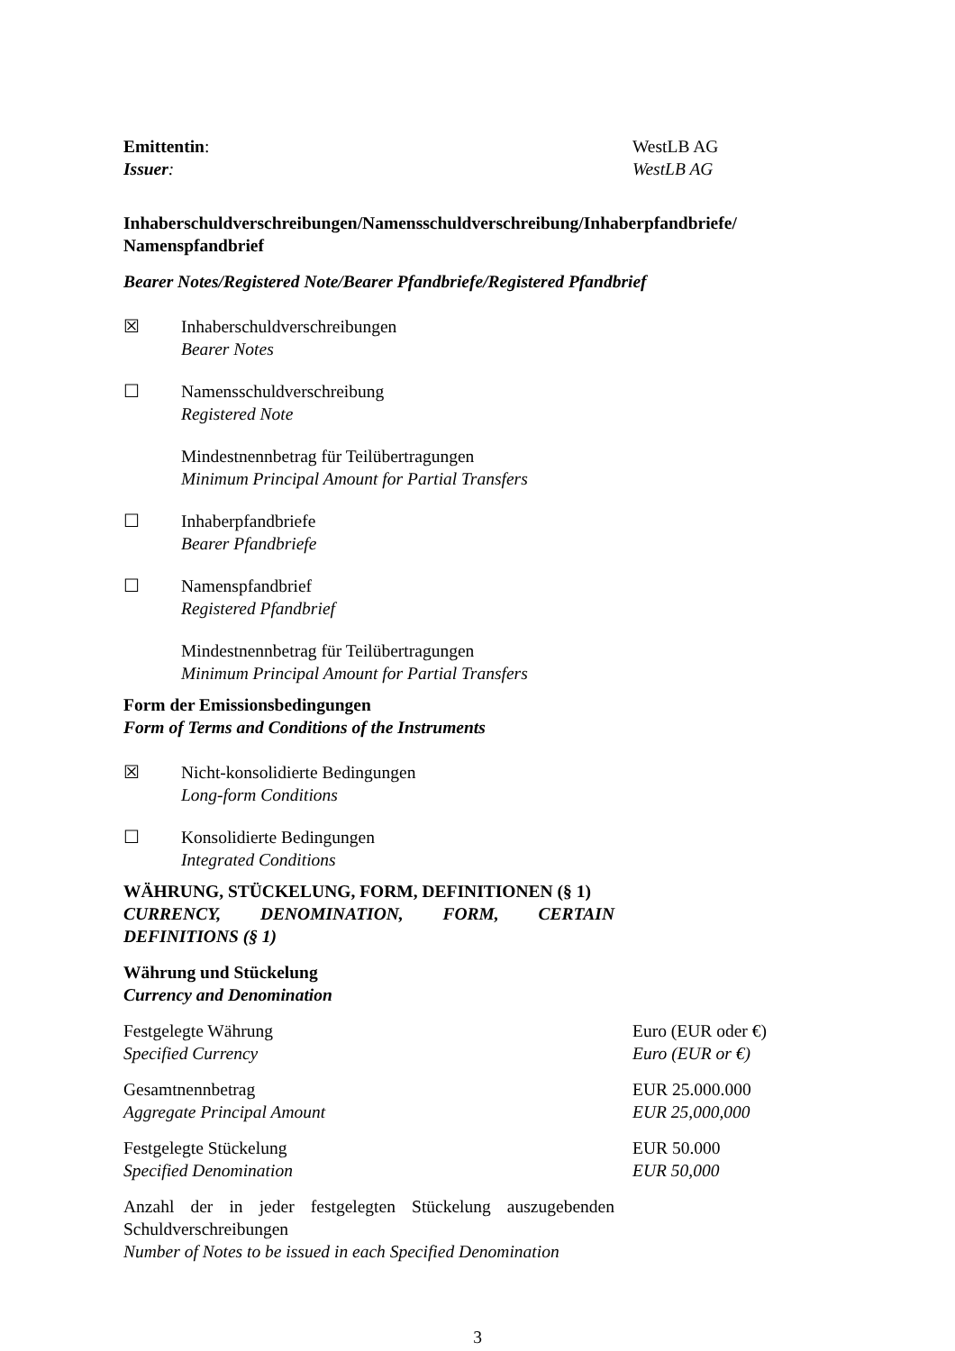Emittentin:
Issuer:
WestLB AG
WestLB AG
Inhaberschuldverschreibungen/Namensschuldverschreibung/Inhaberpfandbriefe/ Namenspfandbrief
Bearer Notes/Registered Note/Bearer Pfandbriefe/Registered Pfandbrief
☒ Inhaberschuldverschreibungen
Bearer Notes
☐ Namensschuldverschreibung
Registered Note
Mindestnennbetrag für Teilübertragungen
Minimum Principal Amount for Partial Transfers
☐ Inhaberpfandbriefe
Bearer Pfandbriefe
☐ Namenspfandbrief
Registered Pfandbrief
Mindestnennbetrag für Teilübertragungen
Minimum Principal Amount for Partial Transfers
Form der Emissionsbedingungen
Form of Terms and Conditions of the Instruments
☒ Nicht-konsolidierte Bedingungen
Long-form Conditions
☐ Konsolidierte Bedingungen
Integrated Conditions
WÄHRUNG, STÜCKELUNG, FORM, DEFINITIONEN (§ 1)
CURRENCY, DENOMINATION, FORM, CERTAIN DEFINITIONS (§ 1)
Währung und Stückelung
Currency and Denomination
Festgelegte Währung
Specified Currency
Euro (EUR oder €)
Euro (EUR or €)
Gesamtnennbetrag
Aggregate Principal Amount
EUR 25.000.000
EUR 25,000,000
Festgelegte Stückelung
Specified Denomination
EUR 50.000
EUR 50,000
Anzahl der in jeder festgelegten Stückelung auszugebenden Schuldverschreibungen
Number of Notes to be issued in each Specified Denomination
3